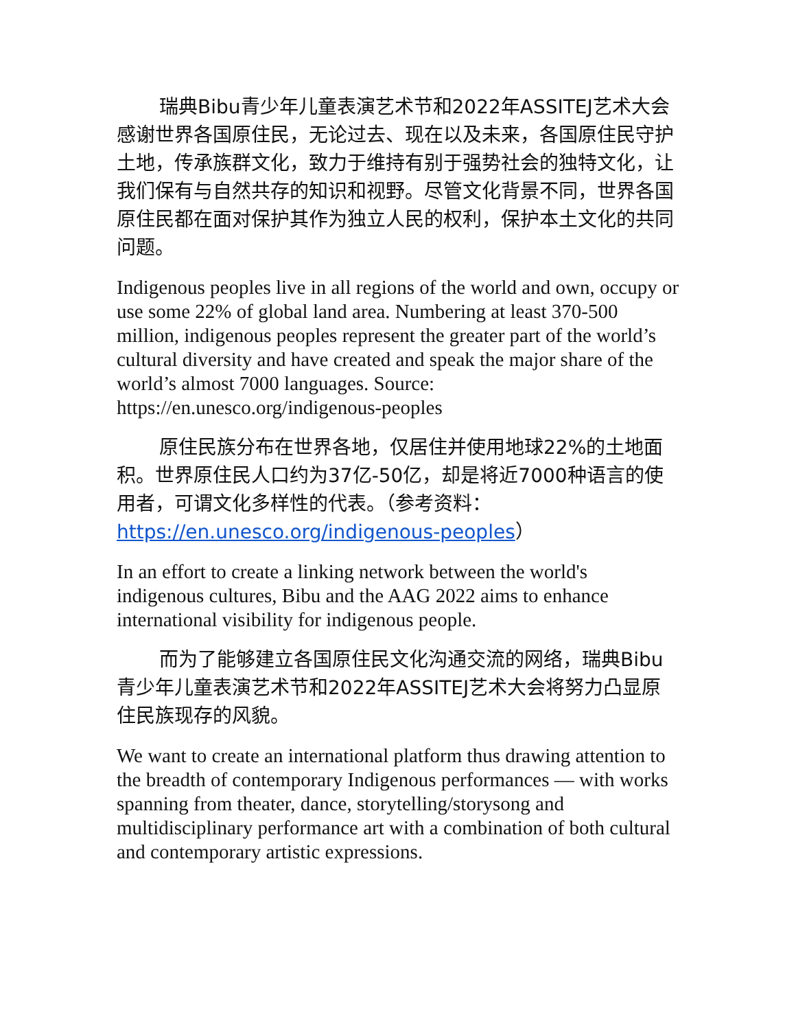瑞典Bibu青少年儿童表演艺术节和2022年ASSITEJ艺术大会感谢世界各国原住民，无论过去、现在以及未来，各国原住民守护土地，传承族群文化，致力于维持有别于强势社会的独特文化，让我们保有与自然共存的知识和视野。尽管文化背景不同，世界各国原住民都在面对保护其作为独立人民的权利，保护本土文化的共同问题。
Indigenous peoples live in all regions of the world and own, occupy or use some 22% of global land area. Numbering at least 370-500 million, indigenous peoples represent the greater part of the world’s cultural diversity and have created and speak the major share of the world’s almost 7000 languages. Source: https://en.unesco.org/indigenous-peoples
原住民族分布在世界各地，仅居住并使用地球22%的土地面积。世界原住民人口约为37亿-50亿，却是将近7000种语言的使用者，可谓文化多样性的代表。（参考资料：https://en.unesco.org/indigenous-peoples）
In an effort to create a linking network between the world's indigenous cultures, Bibu and the AAG 2022 aims to enhance international visibility for indigenous people.
而为了能够建立各国原住民文化沟通交流的网络，瑞典Bibu青少年儿童表演艺术节和2022年ASSITEJ艺术大会将努力凸显原住民族现存的风貌。
We want to create an international platform thus drawing attention to the breadth of contemporary Indigenous performances — with works spanning from theater, dance, storytelling/storysong and multidisciplinary performance art with a combination of both cultural and contemporary artistic expressions.